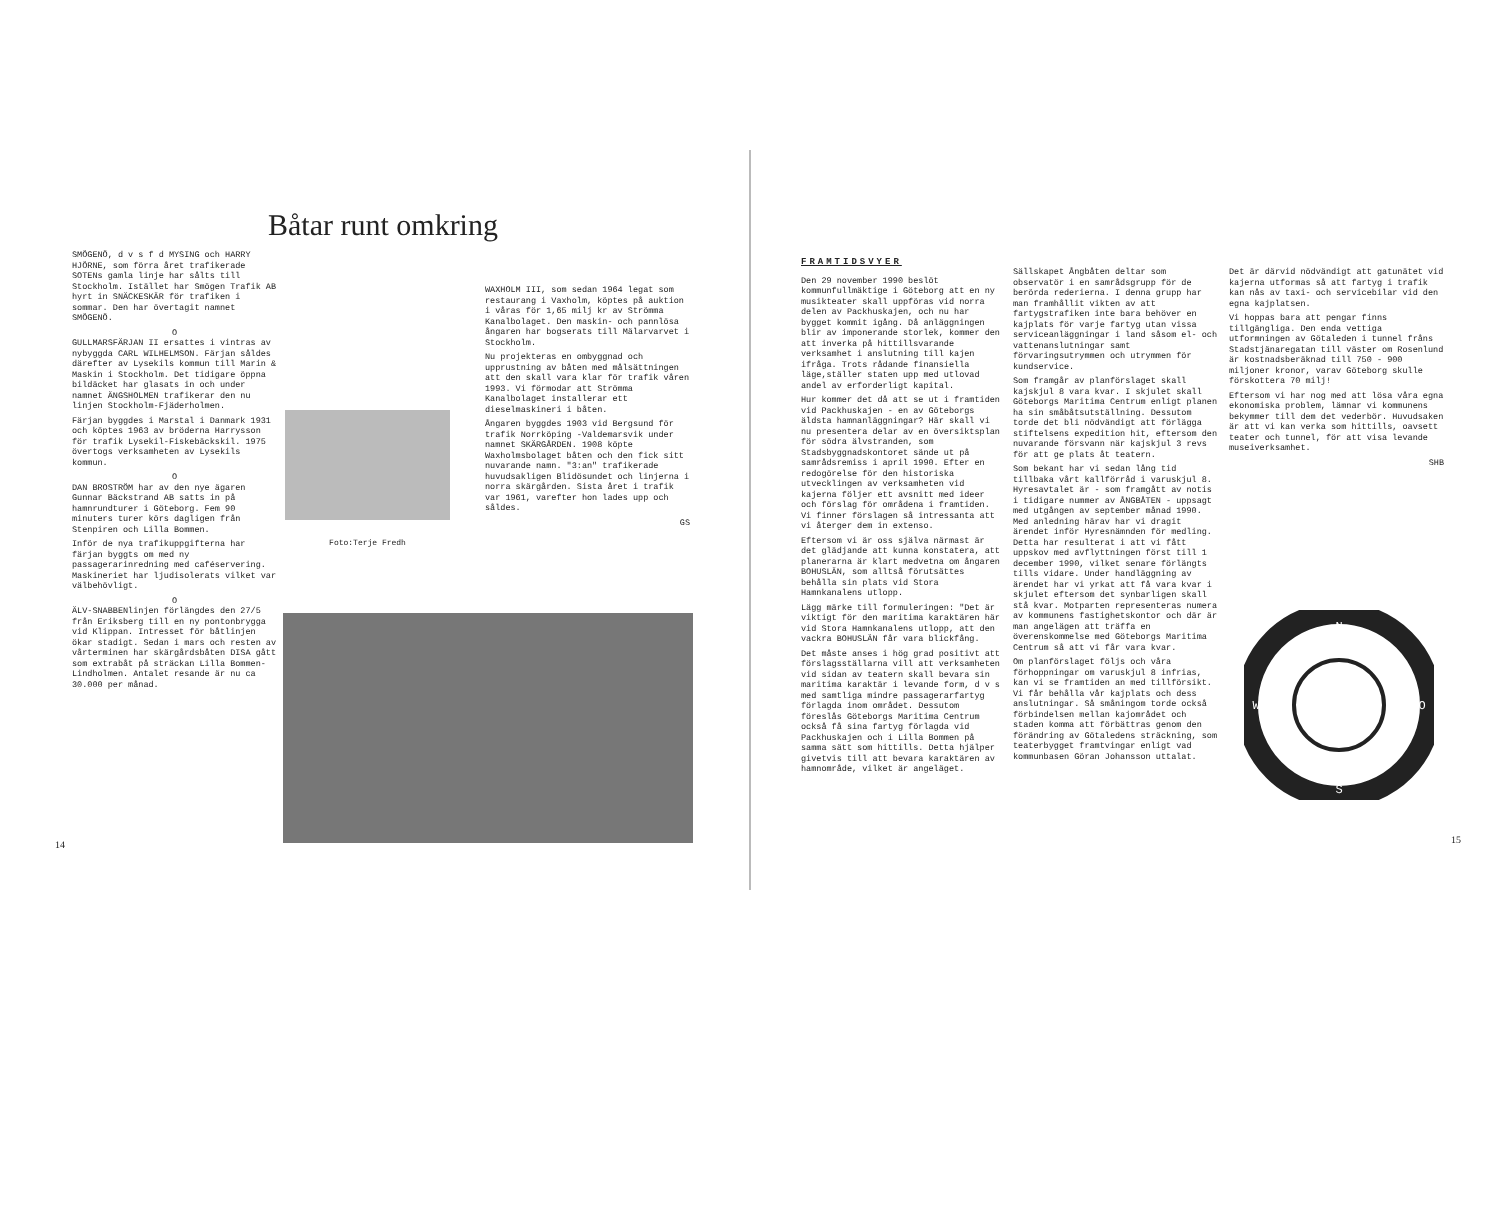Båtar runt omkring
SMÖGENÖ, d v s f d MYSING och HARRY HJÖRNE, som förra året trafikerade SOTENs gamla linje har sålts till Stockholm. Istället har Smögen Trafik AB hyrt in SNÄCKESKÄR för trafiken i sommar. Den har övertagit namnet SMÖGENÖ.
O
GULLMARSFÄRJAN II ersattes i vintras av nybyggda CARL WILHELMSON. Färjan såldes därefter av Lysekils kommun till Marin & Maskin i Stockholm. Det tidigare öppna bildäcket har glasats in och under namnet ÄNGSHOLMEN trafikerar den nu linjen Stockholm-Fjäderholmen.
Färjan byggdes i Marstal i Danmark 1931 och köptes 1963 av bröderna Harrysson för trafik Lysekil-Fiskebäckskil. 1975 övertogs verksamheten av Lysekils kommun.
O
DAN BROSTRÖM har av den nye ägaren Gunnar Bäckstrand AB satts in på hamnrundturer i Göteborg. Fem 90 minuters turer körs dagligen från Stenpiren och Lilla Bommen.
Inför de nya trafikuppgifterna har färjan byggts om med ny passagerarinredning med caféservering. Maskineriet har ljudisolerats vilket var välbehövligt.
O
ÄLV-SNABBENlinjen förlängdes den 27/5 från Eriksberg till en ny pontonbrygga vid Klippan. Intresset för båtlinjen ökar stadigt. Sedan i mars och resten av vårterminen har skärgårdsbåten DISA gått som extrabåt på sträckan Lilla Bommen-Lindholmen. Antalet resande är nu ca 30.000 per månad.
Foto:Terje Fredh
WAXHOLM III, som sedan 1964 legat som restaurang i Vaxholm, köptes på auktion i våras för 1,65 milj kr av Strömma Kanalbolaget. Den maskin- och pannlösa ångaren har bogserats till Mälarvarvet i Stockholm.
Nu projekteras en ombyggnad och upprustning av båten med målsättningen att den skall vara klar för trafik våren 1993. Vi förmodar att Strömma Kanalbolaget installerar ett dieselmaskineri i båten.
Ångaren byggdes 1903 vid Bergsund för trafik Norrköping -Valdemarsvik under namnet SKÄRGÅRDEN. 1908 köpte Waxholmsbolaget båten och den fick sitt nuvarande namn. "3:an" trafikerade huvudsakligen Blidösundet och linjerna i norra skärgården. Sista året i trafik var 1961, varefter hon lades upp och såldes.
GS
14
FRAMTIDSVYER
Den 29 november 1990 beslöt kommunfullmäktige i Göteborg att en ny musikteater skall uppföras vid norra delen av Packhuskajen, och nu har bygget kommit igång. Då anläggningen blir av imponerande storlek, kommer den att inverka på hittillsvarande verksamhet i anslutning till kajen ifråga. Trots rådande finansiella läge,ställer staten upp med utlovad andel av erforderligt kapital.
Hur kommer det då att se ut i framtiden vid Packhuskajen - en av Göteborgs äldsta hamnanläggningar? Här skall vi nu presentera delar av en översiktsplan för södra älvstranden, som Stadsbyggnadskontoret sände ut på samrådsremiss i april 1990. Efter en redogörelse för den historiska utvecklingen av verksamheten vid kajerna följer ett avsnitt med ideer och förslag för områdena i framtiden. Vi finner förslagen så intressanta att vi återger dem in extenso.
Eftersom vi är oss själva närmast är det glädjande att kunna konstatera, att planerarna är klart medvetna om ångaren BOHUSLÄN, som alltså förutsättes behålla sin plats vid Stora Hamnkanalens utlopp.
Lägg märke till formuleringen: "Det är viktigt för den maritima karaktären här vid Stora Hamnkanalens utlopp, att den vackra BOHUSLÄN får vara blickfång.
Det måste anses i hög grad positivt att förslagsställarna vill att verksamheten vid sidan av teatern skall bevara sin maritima karaktär i levande form, d v s med samtliga mindre passagerarfartyg förlagda inom området. Dessutom föreslås Göteborgs Maritima Centrum också få sina fartyg förlagda vid Packhuskajen och i Lilla Bommen på samma sätt som hittills. Detta hjälper givetvis till att bevara karaktären av hamnområde, vilket är angeläget.
Sällskapet Ångbåten deltar som observatör i en samrådsgrupp för de berörda rederierna. I denna grupp har man framhållit vikten av att fartygstrafiken inte bara behöver en kajplats för varje fartyg utan vissa serviceanläggningar i land såsom el- och vattenanslutningar samt förvaringsutrymmen och utrymmen för kundservice.
Som framgår av planförslaget skall kajskjul 8 vara kvar. I skjulet skall Göteborgs Maritima Centrum enligt planen ha sin småbåtsutställning. Dessutom torde det bli nödvändigt att förlägga stiftelsens expedition hit, eftersom den nuvarande försvann när kajskjul 3 revs för att ge plats åt teatern.
Som bekant har vi sedan lång tid tillbaka vårt kallförråd i varuskjul 8. Hyresavtalet är - som framgått av notis i tidigare nummer av ÅNGBÅTEN - uppsagt med utgången av september månad 1990. Med anledning härav har vi dragit ärendet inför Hyresnämnden för medling. Detta har resulterat i att vi fått uppskov med avflyttningen först till 1 december 1990, vilket senare förlängts tills vidare. Under handläggning av ärendet har vi yrkat att få vara kvar i skjulet eftersom det synbarligen skall stå kvar. Motparten representeras numera av kommunens fastighetskontor och där är man angelägen att träffa en överenskommelse med Göteborgs Maritima Centrum så att vi får vara kvar.
Om planförslaget följs och våra förhoppningar om varuskjul 8 infrias, kan vi se framtiden an med tillförsikt. Vi får behålla vår kajplats och dess anslutningar. Så småningom torde också förbindelsen mellan kajområdet och staden komma att förbättras genom den förändring av Götaledens sträckning, som teaterbygget framtvingar enligt vad kommunbasen Göran Johansson uttalat.
Det är därvid nödvändigt att gatunätet vid kajerna utformas så att fartyg i trafik kan nås av taxi- och servicebilar vid den egna kajplatsen.
Vi hoppas bara att pengar finns tillgängliga. Den enda vettiga utformningen av Götaleden i tunnel fråns Stadstjänaregatan till väster om Rosenlund är kostnadsberäknad till 750 - 900 miljoner kronor, varav Göteborg skulle förskottera 70 milj!
Eftersom vi har nog med att lösa våra egna ekonomiska problem, lämnar vi kommunens bekymmer till dem det vederbör. Huvudsaken är att vi kan verka som hittills, oavsett teater och tunnel, för att visa levande museiverksamhet.
SHB
N
S
W
O
15